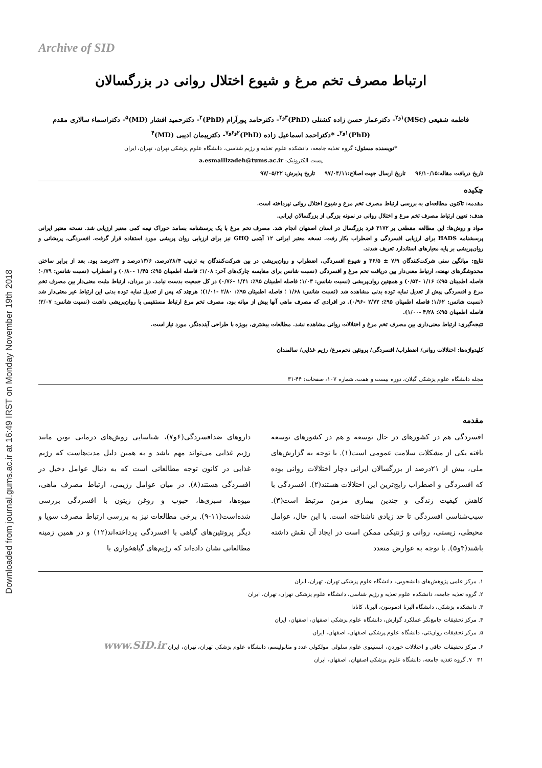Downloaded from journal.gums.ac.ir at 16:49 IRST on Monday November 19th 2018
Archive of SID
ارتباط مصرف تخم مرغ و شیوع اختلال روانی در بزرگسالان
فاطمه شفیعی (MSc)<sup>۱و۲</sup>- دکترعمار حسن زاده کشتلی (PhD)<sup>۳و۴</sup>- دکترحامد پورآرام (PhD)<sup>۲</sup>- دکترحمید افشار (MD)<sup>۵</sup>- دکتراسماء سالاری مقدم (PhD)<sup>۱و۲</sup>- *دکتراحمد اسماعیل زاده (PhD)<sup>۲و۶و۷</sup>- دکترپیمان ادیبی (MD)<sup>۴</sup>
*نویسنده مسئول: گروه تغذیه جامعه، دانشکده علوم تغذیه و رژیم شناسی، دانشگاه علوم پزشکی تهران، تهران، ایران
پست الکترونیک: a.esmaillzadeh@tums.ac.ir
تاریخ دریافت مقاله:۹۶/۱۰/۱۵ تاریخ ارسال جهت اصلاح:۹۷/۰۴/۱۱ تاریخ پذیرش: ۹۷/۰۵/۲۲
چکیده
مقدمه: تاکنون مطالعه‌ای به بررسی ارتباط مصرف تخم مرغ و شیوع اختلال روانی نپرداخته است.
هدف: تعیین ارتباط مصرف تخم مرغ و اختلال روانی در نمونه بزرگی از بزرگسالان ایرانی.
مواد و روش‌ها: این مطالعه مقطعی بر ۳۱۷۲ فرد بزرگسال در استان اصفهان انجام شد. مصرف تخم مرغ با یک پرسشنامه بسامد خوراک نیمه کمی معتبر ارزیابی شد. نسخه معتبر ایرانی پرسشنامه HADS برای ارزیابی افسردگی و اضطراب بکار رفت. نسخه معتبر ایرانی ۱۲ آیتمی GHQ نیز برای ارزیابی روان پریشی مورد استفاده قرار گرفت. افسردگی، پریشانی و روان‌پریشی بر پایه معیارهای استاندارد تعریف شدند.
نتایج: میانگین سنی شرکت‌کنندگان ۷/۹ ± ۳۶/۵ و شیوع افسردگی، اضطراب و روان‌پریشی در بین شرکت‌کنندگان به ترتیب ۲۸/۴درصد، ۱۳/۶درصد و ۲۳درصد بود. بعد از برابر ساختن مخدوشگرهای نهفته، ارتباط معنی‌دار بین دریافت تخم مرغ و افسردگی (نسبت شانس برای مقایسه چارک‌های آخر: ۱/۰۸؛ فاصله اطمینان ۹۵٪: ۱/۴۵ -۰/۸۰) و اضطراب (نسبت شانس: ۰/۷۹؛ فاصله اطمینان ۹۵٪: ۱/۱۶ -۰/۵۴) و همچنین روان‌پریشی (نسبت شانس: ۱/۰۳؛ فاصله اطمینان ۹۵٪: ۱/۴۱ -۰/۷۶) در کل جمعیت بدست نیامد. در مردان، ارتباط مثبت معنی‌دار بین مصرف تخم مرغ و افسردگی پیش از تعدیل نمایه توده بدنی مشاهده شد (نسبت شانس: ۱/۶۸ ؛ فاصله اطمینان ۹۵٪: ۲/۸۰ -۱/۰۱)؛ هرچند که پس از تعدیل نمایه توده بدنی این ارتباط غیر معنی‌دار شد (نسبت شانس: ۱/۶۲؛ فاصله اطمینان ۹۵٪: ۲/۷۲ -۰/۹۶). در افرادی که مصرف ماهی آنها بیش از میانه بود، مصرف تخم مرغ ارتباط مستقیمی با روان‌پریشی داشت (نسبت شانس: ۲/۰۷؛ فاصله اطمینان ۹۵٪: ۴/۲۸ -۱/۰۰).
نتیجه‌گیری: ارتباط معنی‌داری بین مصرف تخم مرغ و اختلالات روانی مشاهده نشد. مطالعات بیشتری، بویژه با طراحی آینده‌نگر، مورد نیاز است.
کلیدواژه‌ها: اختلالات روانی/ اضطراب/ افسردگی/ پروتئین تخم‌مرغ/ رژیم غذایی/ سالمندان
مجله دانشگاه علوم پزشکی گیلان، دوره بیست و هفت، شماره ۱۰۷، صفحات: ۴۴-۳۱
مقدمه
افسردگی هم در کشورهای در حال توسعه و هم در کشورهای توسعه یافته یکی از مشکلات سلامت عمومی است(۱). با توجه به گزارش‌های ملی، بیش از ۲۱درصد از بزرگسالان ایرانی دچار اختلالات روانی بوده که افسردگی و اضطراب رایج‌ترین این اختلالات هستند(۲). افسردگی با کاهش کیفیت زندگی و چندین بیماری مزمن مرتبط است(۳). سبب‌شناسی افسردگی تا حد زیادی ناشناخته است. با این حال، عوامل محیطی، زیستی، روانی و ژنتیکی ممکن است در ایجاد آن نقش داشته باشند(۴و۵). با توجه به عوارض متعدد
داروهای ضدافسردگی(۶و۷)، شناسایی روش‌های درمانی نوین مانند رژیم غذایی می‌تواند مهم باشد و به همین دلیل مدت‌هاست که رژیم غذایی در کانون توجه مطالعاتی است که به دنبال عوامل دخیل در افسردگی هستند(۸). در میان عوامل رژیمی، ارتباط مصرف ماهی، میوه‌ها، سبزی‌ها، حبوب و روغن زیتون با افسردگی بررسی شده‌است(۱۱-۹). برخی مطالعات نیز به بررسی ارتباط مصرف سویا و دیگر پروتئین‌های گیاهی با افسردگی پرداخته‌اند(۱۲) و در همین زمینه مطالعاتی نشان داده‌اند که رژیم‌های گیاهخواری با
۱. مرکز علمی پژوهش‌های دانشجویی، دانشگاه علوم پزشکی تهران، تهران، ایران
۲. گروه تغذیه جامعه، دانشکده علوم تغذیه و رژیم شناسی، دانشگاه علوم پزشکی تهران، تهران، ایران
۳. دانشکده پزشکی، دانشگاه آلبرتا ادمونتون، آلبرتا، کانادا
۴. مرکز تحقیقات جامع‌نگر عملکرد گوارش، دانشگاه علوم پزشکی اصفهان، اصفهان، ایران
۵. مرکز تحقیقات روان‌تنی، دانشگاه علوم پزشکی اصفهان، اصفهان، ایران
۶. مرکز تحقیقات چاقی و اختلالات خوردن، انستیتوی علوم سلولی_مولکولی غدد و متابولیسم، دانشگاه علوم پزشکی تهران، تهران، ایران www.SID.ir
۳۱ ۷. گروه تغذیه جامعه، دانشگاه علوم پزشکی اصفهان، اصفهان، ایران